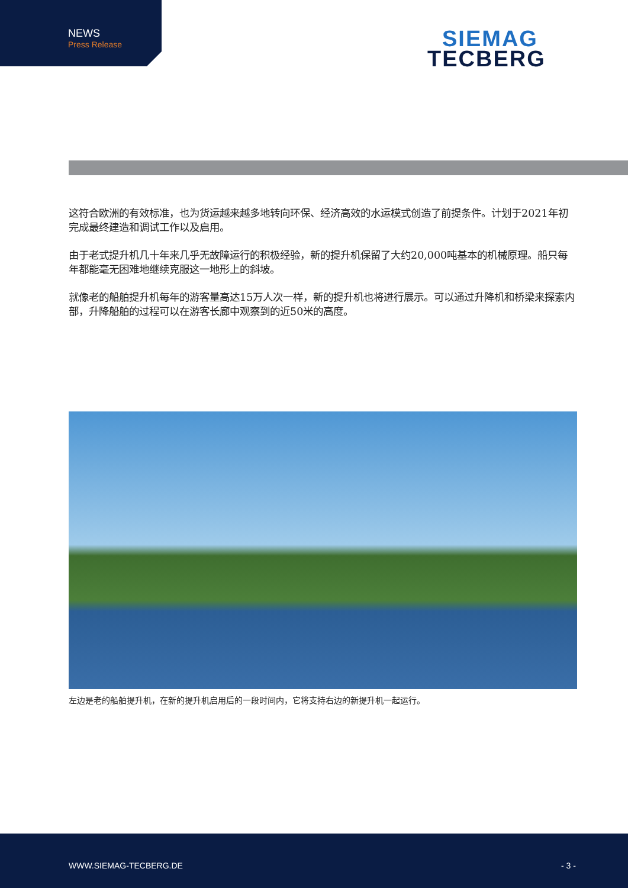NEWS
Press Release
SIEMAG
TECBERG
这符合欧洲的有效标准，也为货运越来越多地转向环保、经济高效的水运模式创造了前提条件。计划于2021年初完成最终建造和调试工作以及启用。
由于老式提升机几十年来几乎无故障运行的积极经验，新的提升机保留了大约20,000吨基本的机械原理。船只每年都能毫无困难地继续克服这一地形上的斜坡。
就像老的船舶提升机每年的游客量高达15万人次一样，新的提升机也将进行展示。可以通过升降机和桥梁来探索内部，升降船舶的过程可以在游客长廊中观察到的近50米的高度。
左边是老的船舶提升机，在新的提升机启用后的一段时间内，它将支持右边的新提升机一起运行。
WWW.SIEMAG-TECBERG.DE - 3 -